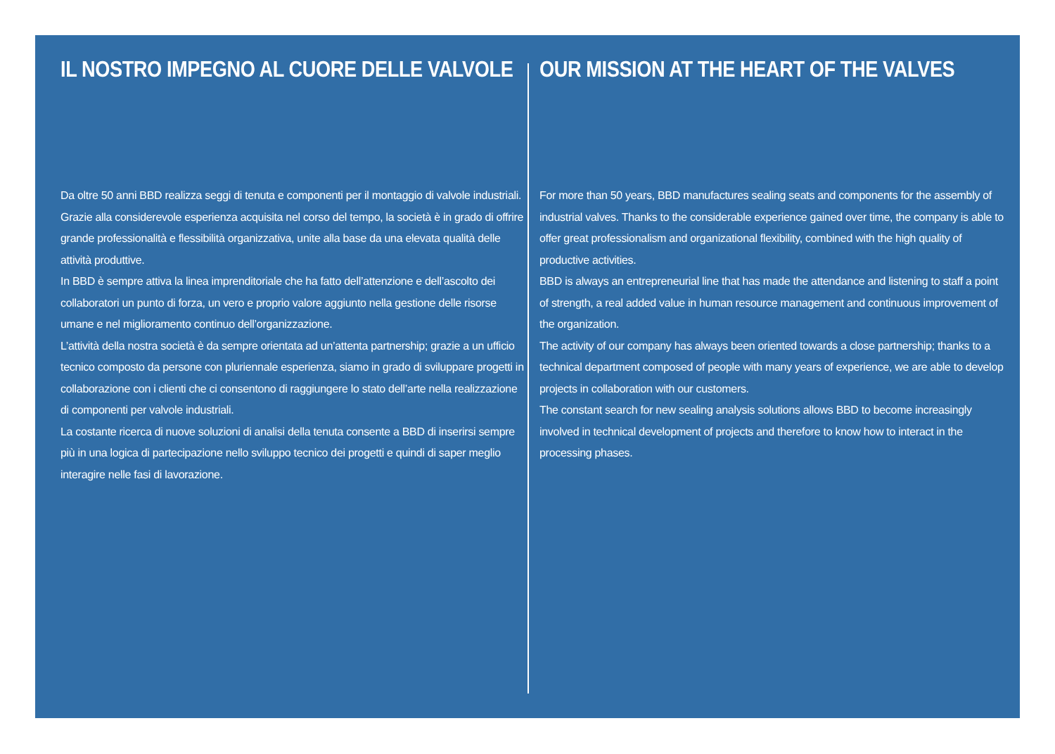IL NOSTRO IMPEGNO AL CUORE DELLE VALVOLE
Da oltre 50 anni BBD realizza seggi di tenuta e componenti per il montaggio di valvole industriali. Grazie alla considerevole esperienza acquisita nel corso del tempo, la società è in grado di offrire grande professionalità e flessibilità organizzativa, unite alla base da una elevata qualità delle attività produttive.
In BBD è sempre attiva la linea imprenditoriale che ha fatto dell’attenzione e dell’ascolto dei collaboratori un punto di forza, un vero e proprio valore aggiunto nella gestione delle risorse umane e nel miglioramento continuo dell’organizzazione.
L’attività della nostra società è da sempre orientata ad un’attenta partnership; grazie a un ufficio tecnico composto da persone con pluriennale esperienza, siamo in grado di sviluppare progetti in collaborazione con i clienti che ci consentono di raggiungere lo stato dell’arte nella realizzazione di componenti per valvole industriali.
La costante ricerca di nuove soluzioni di analisi della tenuta consente a BBD di inserirsi sempre più in una logica di partecipazione nello sviluppo tecnico dei progetti e quindi di saper meglio interagire nelle fasi di lavorazione.
OUR MISSION AT THE HEART OF THE VALVES
For more than 50 years, BBD manufactures sealing seats and components for the assembly of industrial valves. Thanks to the considerable experience gained over time, the company is able to offer great professionalism and organizational flexibility, combined with the high quality of productive activities.
BBD is always an entrepreneurial line that has made the attendance and listening to staff a point of strength, a real added value in human resource management and continuous improvement of the organization.
The activity of our company has always been oriented towards a close partnership; thanks to a technical department composed of people with many years of experience, we are able to develop projects in collaboration with our customers.
The constant search for new sealing analysis solutions allows BBD to become increasingly involved in technical development of projects and therefore to know how to interact in the processing phases.